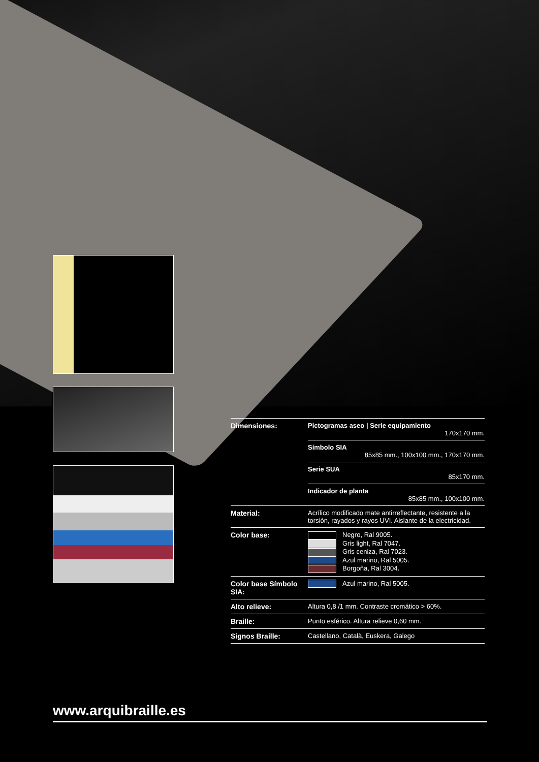| Dimensiones: | Pictogramas aseo / Serie equipamiento 170x170 mm. |
| | Símbolo SIA 85x85 mm., 100x100 mm., 170x170 mm. |
| | Serie SUA 85x170 mm. |
| | Indicador de planta 85x85 mm., 100x100 mm. |
| Material: | Acrílico modificado mate antirreflectante, resistente a la torsión, rayados y rayos UVI. Aislante de la electricidad. |
| Color base: | Negro, Ral 9005. Gris light, Ral 7047. Gris ceniza, Ral 7023. Azul marino, Ral 5005. Borgoña, Ral 3004. |
| Color base Símbolo SIA: | Azul marino, Ral 5005. |
| Alto relieve: | Altura 0,8 /1 mm. Contraste cromático > 60%. |
| Braille: | Punto esférico. Altura relieve 0,60 mm. |
| Signos Braille: | Castellano, Català, Euskera, Galego |
www.arquibraille.es